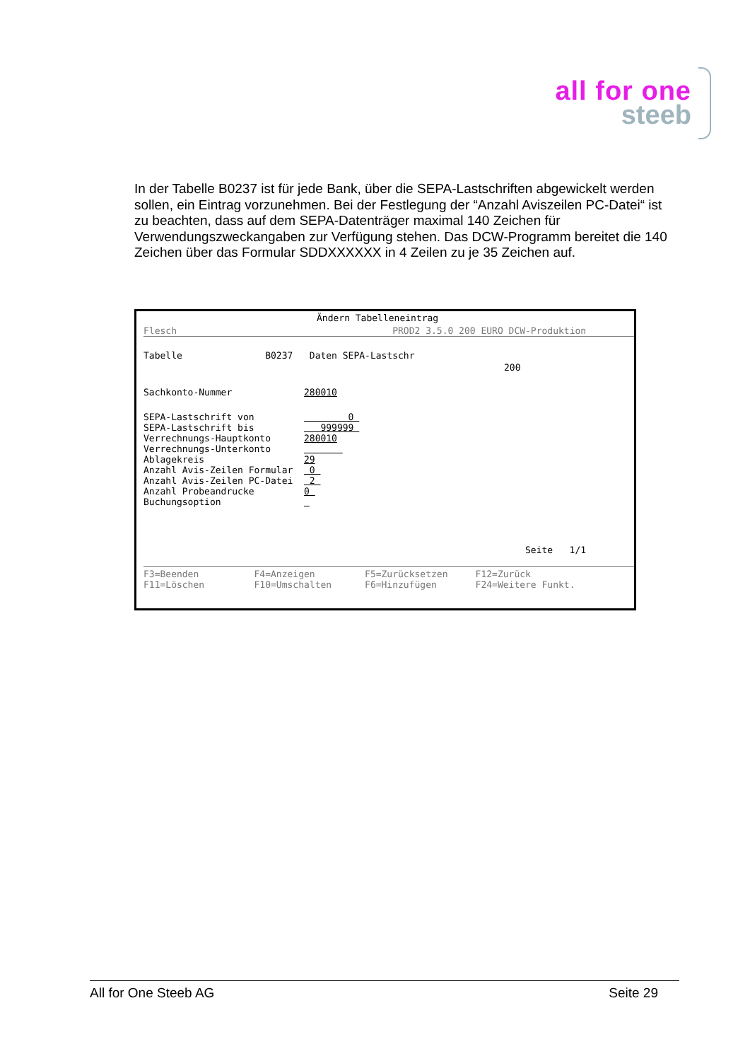all for one
steeb
In der Tabelle B0237 ist für jede Bank, über die SEPA-Lastschriften abgewickelt werden sollen, ein Eintrag vorzunehmen. Bei der Festlegung der “Anzahl Aviszeilen PC-Datei“ ist zu beachten, dass auf dem SEPA-Datenträger maximal 140 Zeichen für Verwendungszweckangaben zur Verfügung stehen. Das DCW-Programm bereitet die 140 Zeichen über das Formular SDDXXXXXX in 4 Zeilen zu je 35 Zeichen auf.
Ändern Tabelleneintrag
Flesch PROD2 3.5.0 200 EURO DCW-Produktion
Tabelle B0237 Daten SEPA-Lastschr
200
Sachkonto-Nummer 280010
SEPA-Lastschrift von 0 SEPA-Lastschrift bis 999999 Verrechnungs-Hauptkonto 280010 Verrechnungs-Unterkonto Ablagekreis 29 Anzahl Avis-Zeilen Formular 0 Anzahl Avis-Zeilen PC-Datei 2 Anzahl Probeandrucke 0 Buchungsoption
Seite 1/1
F3=Beenden F4=Anzeigen F5=Zurücksetzen F12=Zurück F11=Löschen F10=Umschalten F6=Hinzufügen F24=Weitere Funkt.
All for One Steeb AG Seite 29